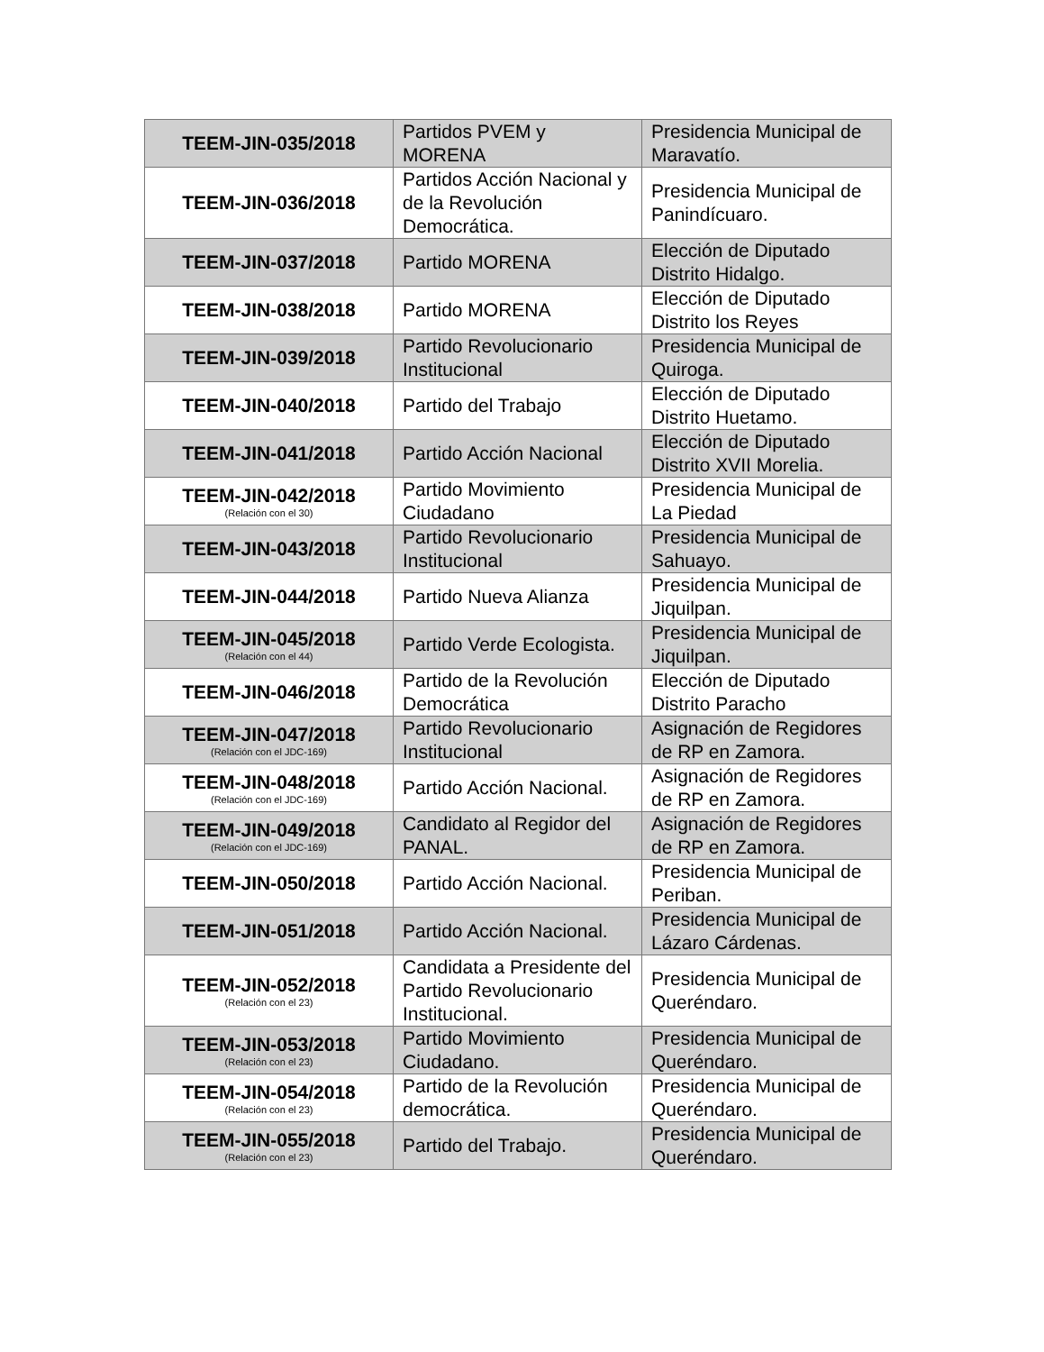| TEEM-JIN-035/2018 | Partidos PVEM y MORENA | Presidencia Municipal de Maravatío. |
| TEEM-JIN-036/2018 | Partidos Acción Nacional y de la Revolución Democrática. | Presidencia Municipal de Panindícuaro. |
| TEEM-JIN-037/2018 | Partido MORENA | Elección de Diputado Distrito Hidalgo. |
| TEEM-JIN-038/2018 | Partido MORENA | Elección de Diputado Distrito los Reyes |
| TEEM-JIN-039/2018 | Partido Revolucionario Institucional | Presidencia Municipal de Quiroga. |
| TEEM-JIN-040/2018 | Partido del Trabajo | Elección de Diputado Distrito Huetamo. |
| TEEM-JIN-041/2018 | Partido Acción Nacional | Elección de Diputado Distrito XVII Morelia. |
| TEEM-JIN-042/2018 (Relación con el 30) | Partido Movimiento Ciudadano | Presidencia Municipal de La Piedad |
| TEEM-JIN-043/2018 | Partido Revolucionario Institucional | Presidencia Municipal de Sahuayo. |
| TEEM-JIN-044/2018 | Partido Nueva Alianza | Presidencia Municipal de Jiquilpan. |
| TEEM-JIN-045/2018 (Relación con el 44) | Partido Verde Ecologista. | Presidencia Municipal de Jiquilpan. |
| TEEM-JIN-046/2018 | Partido de la Revolución Democrática | Elección de Diputado Distrito Paracho |
| TEEM-JIN-047/2018 (Relación con el JDC-169) | Partido Revolucionario Institucional | Asignación de Regidores de RP en Zamora. |
| TEEM-JIN-048/2018 (Relación con el JDC-169) | Partido Acción Nacional. | Asignación de Regidores de RP en Zamora. |
| TEEM-JIN-049/2018 (Relación con el JDC-169) | Candidato al Regidor del PANAL. | Asignación de Regidores de RP en Zamora. |
| TEEM-JIN-050/2018 | Partido Acción Nacional. | Presidencia Municipal de Periban. |
| TEEM-JIN-051/2018 | Partido Acción Nacional. | Presidencia Municipal de Lázaro Cárdenas. |
| TEEM-JIN-052/2018 (Relación con el 23) | Candidata a Presidente del Partido Revolucionario Institucional. | Presidencia Municipal de Queréndaro. |
| TEEM-JIN-053/2018 (Relación con el 23) | Partido Movimiento Ciudadano. | Presidencia Municipal de Queréndaro. |
| TEEM-JIN-054/2018 (Relación con el 23) | Partido de la Revolución democrática. | Presidencia Municipal de Queréndaro. |
| TEEM-JIN-055/2018 (Relación con el 23) | Partido del Trabajo. | Presidencia Municipal de Queréndaro. |